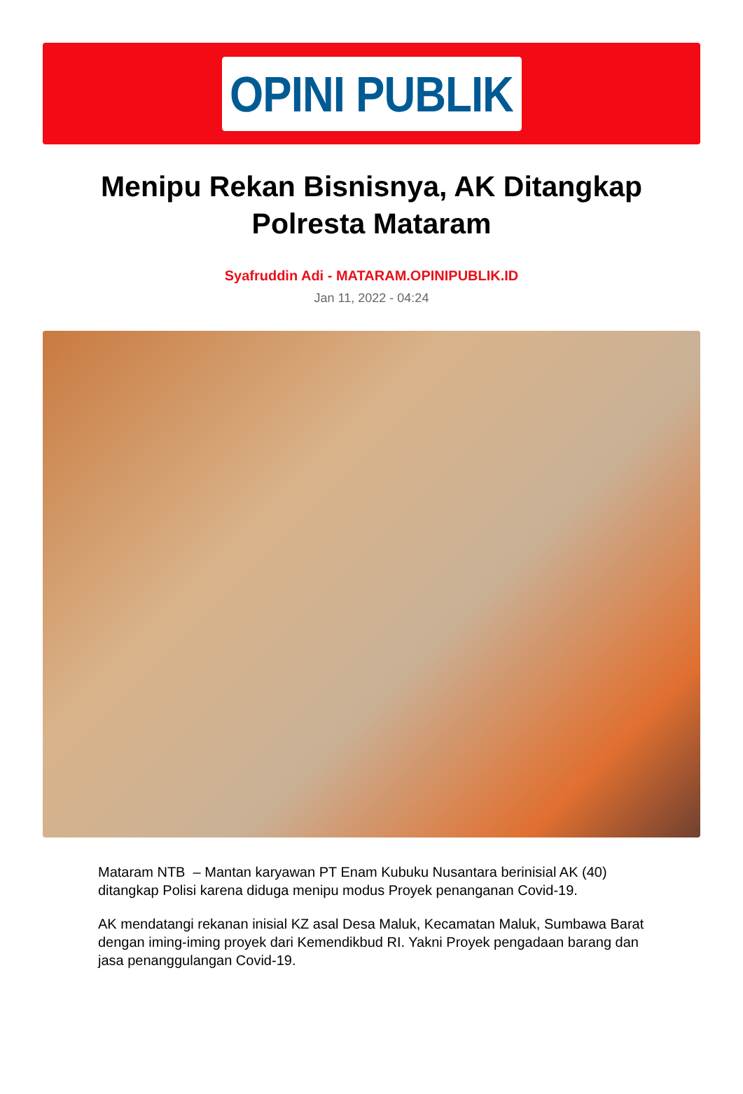OPINI PUBLIK
Menipu Rekan Bisnisnya, AK Ditangkap Polresta Mataram
Syafruddin Adi - MATARAM.OPINIPUBLIK.ID
Jan 11, 2022 - 04:24
Mataram NTB – Mantan karyawan PT Enam Kubuku Nusantara berinisial AK (40) ditangkap Polisi karena diduga menipu modus Proyek penanganan Covid-19.
AK mendatangi rekanan inisial KZ asal Desa Maluk, Kecamatan Maluk, Sumbawa Barat dengan iming-iming proyek dari Kemendikbud RI. Yakni Proyek pengadaan barang dan jasa penanggulangan Covid-19.